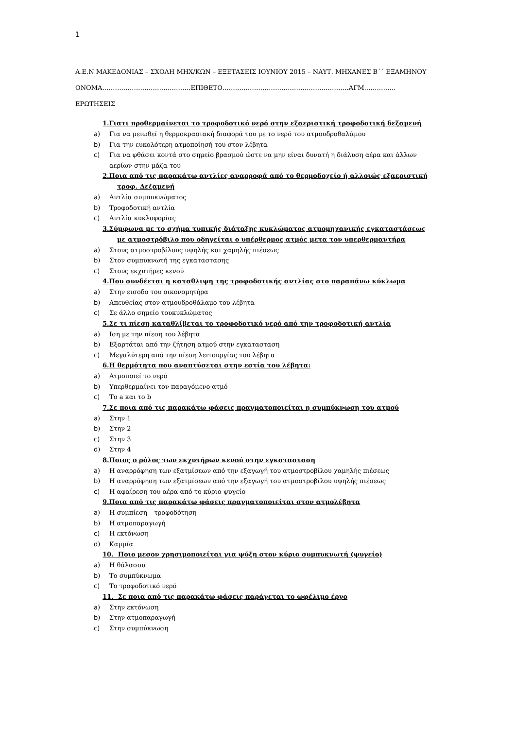1
Α.Ε.Ν ΜΑΚΕΔΟΝΙΑΣ – ΣΧΟΛΗ ΜΗΧ/ΚΩΝ – ΕΞΕΤΑΣΕΙΣ ΙΟΥΝΙΟΥ 2015 – ΝΑΥΤ. ΜΗΧΑΝΕΣ Β΄΄ ΕΞΑΜΗΝΟΥ
ΟΝΟΜΑ……………………………………ΕΠΙΘΕΤΟ……………………………………………………ΑΓΜ……………
ΕΡΩΤΗΣΕΙΣ
1.Γιατι προθερμαίνεται το τροφοδοτικό νερό στην εξαεριστική τροφοδοτική δεξαμενή
a) Για να μειωθεί η θερμοκρασιακή διαφορά του με το νερό του ατμουδροθαλάμου
b) Για την ευκολότερη ατμοποίησή του στον λέβητα
c) Για να φθάσει κοντά στο σημείο βρασμού ώστε να μην είναι δυνατή η διάλυση αέρα και άλλων αερίων στην μάζα του
2.Ποια από τις παρακάτω αντλίες αναρροφά από το θερμοδοχείο ή αλλοιώς εξαεριστική τροφ. Δεξαμενή
a) Αντλία συμπυκνώματος
b) Τροφοδοτική αντλία
c) Αντλία κυκλοφορίας
3.Σύμφωνα με το σχήμα τυπικής διάταξης κυκλώματος ατμομηχανικής εγκαταστάσεως με ατμοστρόβιλο που οδηγείται ο υπέρθερμος ατμός μετα τον υπερθερμαντήρα
a) Στους ατμοστροβίλους υψηλής και χαμηλής πιέσεως
b) Στον συμπυκνωτή της εγκαταστασης
c) Στους εκχυτήρες κενού
4.Που συνδέεται η καταθλιψη της τροφοδοτικής αντλίας στο παραπάνω κύκλωμα
a) Στην εισοδο του οικονομητήρα
b) Απευθείας στον ατμουδροθάλαμο του λέβητα
c) Σε άλλο σημείο τουκυκλώματος
5.Σε τι πίεση καταθλίβεται το τροφοδοτικό νερό από την τροφοδοτική αντλία
a) Ιση με την πίεση του λέβητα
b) Εξαρτάται από την ζήτηση ατμού στην εγκατασταση
c) Μεγαλύτερη από την πίεση λειτουργίας του λέβητα
6.Η θερμότητα που αναπτύσεται στην εστία του λέβητα:
a) Ατμοποιεί το νερό
b) Υπερθερμαίνει τον παραγόμενο ατμό
c) Το a και το b
7.Σε ποια από τις παρακάτω φάσεις πραγματοποιείται η συμπύκνωση του ατμού
a) Στην 1
b) Στην 2
c) Στην 3
d) Στην 4
8.Ποιος ο ρόλος των εκχυτήρων κενού στην εγκατασταση
a) Η αναρρόφηση των εξατμίσεων από την εξαγωγή του ατμοστροβίλου χαμηλής πιέσεως
b) Η αναρρόφηση των εξατμίσεων από την εξαγωγή του ατμοστροβίλου υψηλής πιέσεως
c) Η αφαίρεση του αέρα από το κύριο ψυγείο
9.Ποια από τις παρακάτω φάσεις πραγματοποιείται στον ατμολέβητα
a) Η συμπίεση – τροφοδότηση
b) Η ατμοπαραγωγή
c) Η εκτόνωση
d) Καμμία
10. Ποιο μεσον χρησιμοποιείται για ψύξη στον κύριο συμπυκνωτή (ψυγείο)
a) Η θάλασσα
b) Το συμπύκνωμα
c) Το τροφοδοτικό νερό
11. Σε ποια από τις παρακάτω φάσεις παράγεται το ωφέλιμο έργο
a) Στην εκτόνωση
b) Στην ατμοπαραγωγή
c) Στην συμπύκνωση